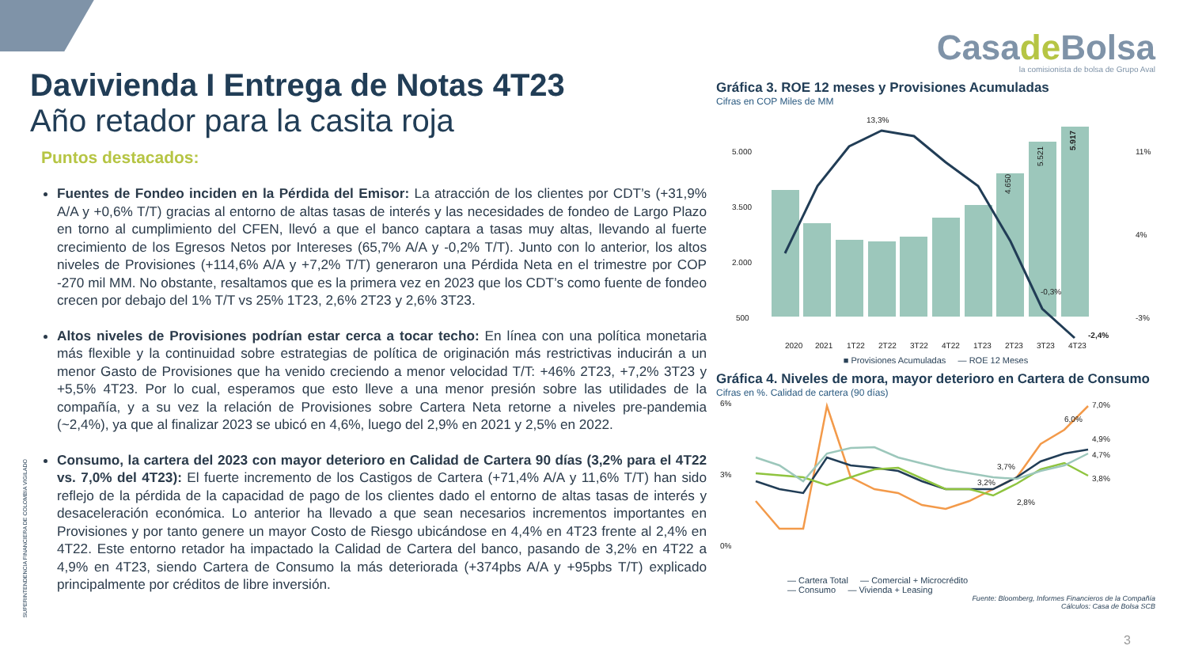Davivienda I Entrega de Notas 4T23
Año retador para la casita roja
Puntos destacados:
Fuentes de Fondeo inciden en la Pérdida del Emisor: La atracción de los clientes por CDT’s (+31,9% A/A y +0,6% T/T) gracias al entorno de altas tasas de interés y las necesidades de fondeo de Largo Plazo en torno al cumplimiento del CFEN, llevó a que el banco captara a tasas muy altas, llevando al fuerte crecimiento de los Egresos Netos por Intereses (65,7% A/A y -0,2% T/T). Junto con lo anterior, los altos niveles de Provisiones (+114,6% A/A y +7,2% T/T) generaron una Pérdida Neta en el trimestre por COP -270 mil MM. No obstante, resaltamos que es la primera vez en 2023 que los CDT’s como fuente de fondeo crecen por debajo del 1% T/T vs 25% 1T23, 2,6% 2T23 y 2,6% 3T23.
Altos niveles de Provisiones podrían estar cerca a tocar techo: En línea con una política monetaria más flexible y la continuidad sobre estrategias de política de originación más restrictivas inducirán a un menor Gasto de Provisiones que ha venido creciendo a menor velocidad T/T: +46% 2T23, +7,2% 3T23 y +5,5% 4T23. Por lo cual, esperamos que esto lleve a una menor presión sobre las utilidades de la compañía, y a su vez la relación de Provisiones sobre Cartera Neta retorne a niveles pre-pandemia (~2,4%), ya que al finalizar 2023 se ubicó en 4,6%, luego del 2,9% en 2021 y 2,5% en 2022.
Consumo, la cartera del 2023 con mayor deterioro en Calidad de Cartera 90 días (3,2% para el 4T22 vs. 7,0% del 4T23): El fuerte incremento de los Castigos de Cartera (+71,4% A/A y 11,6% T/T) han sido reflejo de la pérdida de la capacidad de pago de los clientes dado el entorno de altas tasas de interés y desaceleración económica. Lo anterior ha llevado a que sean necesarios incrementos importantes en Provisiones y por tanto genere un mayor Costo de Riesgo ubicándose en 4,4% en 4T23 frente al 2,4% en 4T22. Este entorno retador ha impactado la Calidad de Cartera del banco, pasando de 3,2% en 4T22 a 4,9% en 4T23, siendo Cartera de Consumo la más deteriorada (+374pbs A/A y +95pbs T/T) explicado principalmente por créditos de libre inversión.
SUPERINTENDENCIA FINANCIERA DE COLOMBIA VIGILADO
Casade Bolsa
la comisionista de bolsa de Grupo Aval
Gráfica 3. ROE 12 meses y Provisiones Acumuladas
Cifras en COP Miles de MM
5.000
3.500
2.000
500
11%
4%
-3%
4.650
5.521
5.917
13,3%
-0,3%
-2,4%
2020
2021
1T22
2T22
3T22
4T22
1T23
2T23
3T23
4T23
■ Provisiones Acumuladas — ROE 12 Meses
Gráfica 4. Niveles de mora, mayor deterioro en Cartera de Consumo
Cifras en %. Calidad de cartera (90 días)
6%
3%
0%
6,0%
7,0%
3,7%
3,2%
2,8%
4,9%
4,7%
3,8%
— Cartera Total — Comercial + Microcrédito
— Consumo — Vivienda + Leasing
Fuente: Bloomberg, Informes Financieros de la Compañía
Cálculos: Casa de Bolsa SCB
3